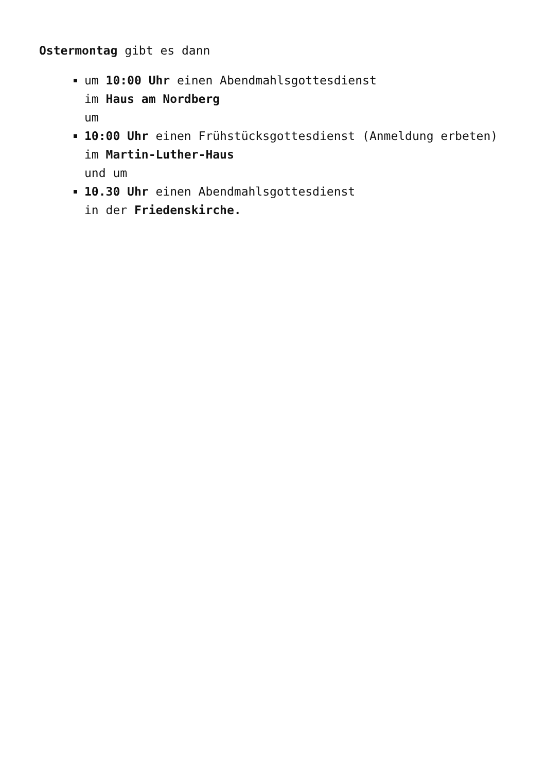Ostermontag gibt es dann
um 10:00 Uhr einen Abendmahlsgottesdienst
im Haus am Nordberg
um
10:00 Uhr einen Frühstücksgottesdienst (Anmeldung erbeten)
im Martin-Luther-Haus
und um
10.30 Uhr einen Abendmahlsgottesdienst
in der Friedenskirche.